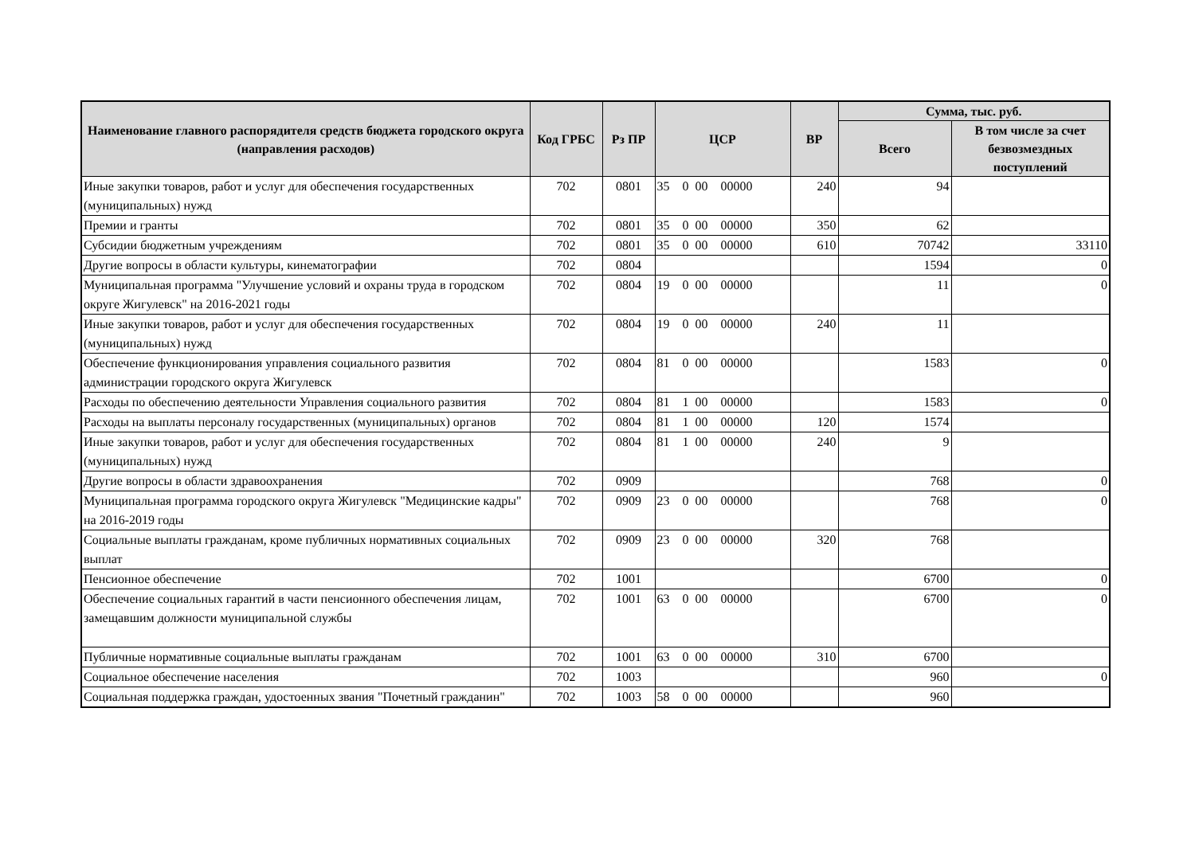| Наименование главного распорядителя средств бюджета городского округа (направления расходов) | Код ГРБС | Рз ПР | ЦСР | ВР | Сумма, тыс. руб. | |
| --- | --- | --- | --- | --- | --- | --- |
| | | | | | Всего | В том числе за счет безвозмездных поступлений |
| Иные закупки товаров, работ и услуг для обеспечения государственных (муниципальных) нужд | 702 | 0801 | 35 0 00 00000 | 240 | 94 | |
| Премии и гранты | 702 | 0801 | 35 0 00 00000 | 350 | 62 | |
| Субсидии бюджетным учреждениям | 702 | 0801 | 35 0 00 00000 | 610 | 70742 | 33110 |
| Другие вопросы в области культуры, кинематографии | 702 | 0804 | | | 1594 | 0 |
| Муниципальная программа "Улучшение условий и охраны труда в городском округе Жигулевск" на 2016-2021 годы | 702 | 0804 | 19 0 00 00000 | | 11 | 0 |
| Иные закупки товаров, работ и услуг для обеспечения государственных (муниципальных) нужд | 702 | 0804 | 19 0 00 00000 | 240 | 11 | |
| Обеспечение функционирования управления социального развития администрации городского округа Жигулевск | 702 | 0804 | 81 0 00 00000 | | 1583 | 0 |
| Расходы по обеспечению деятельности Управления социального развития | 702 | 0804 | 81 1 00 00000 | | 1583 | 0 |
| Расходы на выплаты персоналу государственных (муниципальных) органов | 702 | 0804 | 81 1 00 00000 | 120 | 1574 | |
| Иные закупки товаров, работ и услуг для обеспечения государственных (муниципальных) нужд | 702 | 0804 | 81 1 00 00000 | 240 | 9 | |
| Другие вопросы в области здравоохранения | 702 | 0909 | | | 768 | 0 |
| Муниципальная программа городского округа Жигулевск "Медицинские кадры" на 2016-2019 годы | 702 | 0909 | 23 0 00 00000 | | 768 | 0 |
| Социальные выплаты гражданам, кроме публичных нормативных социальных выплат | 702 | 0909 | 23 0 00 00000 | 320 | 768 | |
| Пенсионное обеспечение | 702 | 1001 | | | 6700 | 0 |
| Обеспечение социальных гарантий в части пенсионного обеспечения лицам, замещавшим должности муниципальной службы | 702 | 1001 | 63 0 00 00000 | | 6700 | 0 |
| Публичные нормативные социальные выплаты гражданам | 702 | 1001 | 63 0 00 00000 | 310 | 6700 | |
| Социальное обеспечение населения | 702 | 1003 | | | 960 | 0 |
| Социальная поддержка граждан, удостоенных звания "Почетный гражданин" | 702 | 1003 | 58 0 00 00000 | | 960 | |